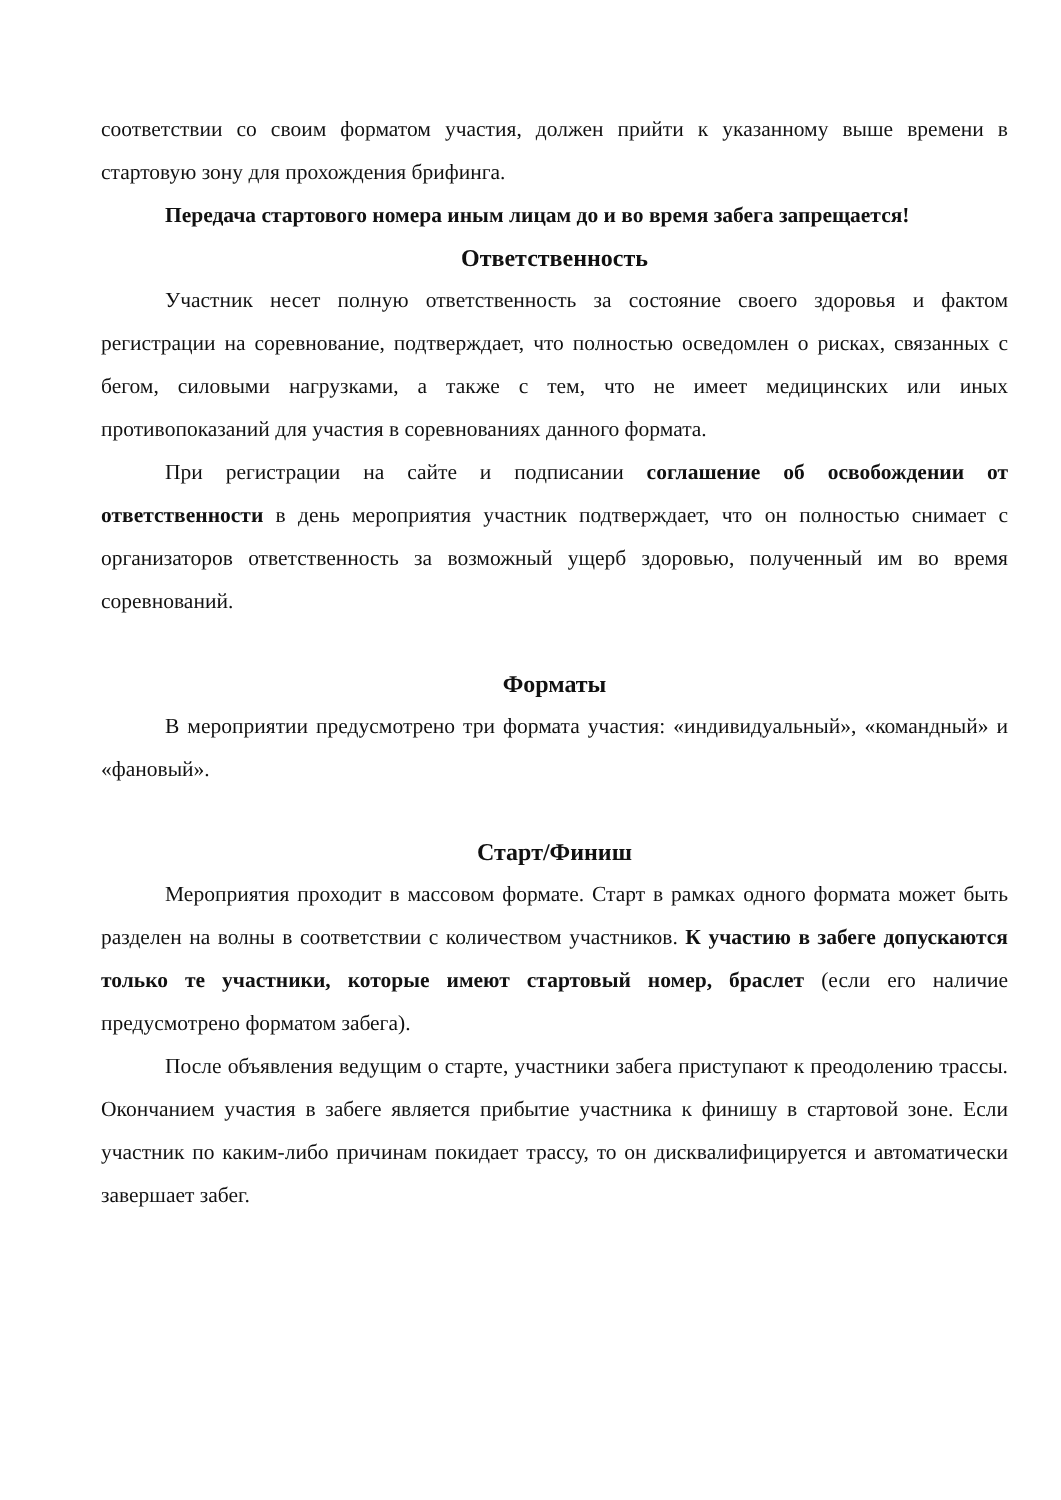соответствии со своим форматом участия, должен прийти к указанному выше времени в стартовую зону для прохождения брифинга.
Передача стартового номера иным лицам до и во время забега запрещается!
Ответственность
Участник несет полную ответственность за состояние своего здоровья и фактом регистрации на соревнование, подтверждает, что полностью осведомлен о рисках, связанных с бегом, силовыми нагрузками, а также с тем, что не имеет медицинских или иных противопоказаний для участия в соревнованиях данного формата.
При регистрации на сайте и подписании соглашение об освобождении от ответственности в день мероприятия участник подтверждает, что он полностью снимает с организаторов ответственность за возможный ущерб здоровью, полученный им во время соревнований.
Форматы
В мероприятии предусмотрено три формата участия: «индивидуальный», «командный» и «фановый».
Старт/Финиш
Мероприятия проходит в массовом формате. Старт в рамках одного формата может быть разделен на волны в соответствии с количеством участников. К участию в забеге допускаются только те участники, которые имеют стартовый номер, браслет (если его наличие предусмотрено форматом забега).
После объявления ведущим о старте, участники забега приступают к преодолению трассы. Окончанием участия в забеге является прибытие участника к финишу в стартовой зоне. Если участник по каким-либо причинам покидает трассу, то он дисквалифицируется и автоматически завершает забег.